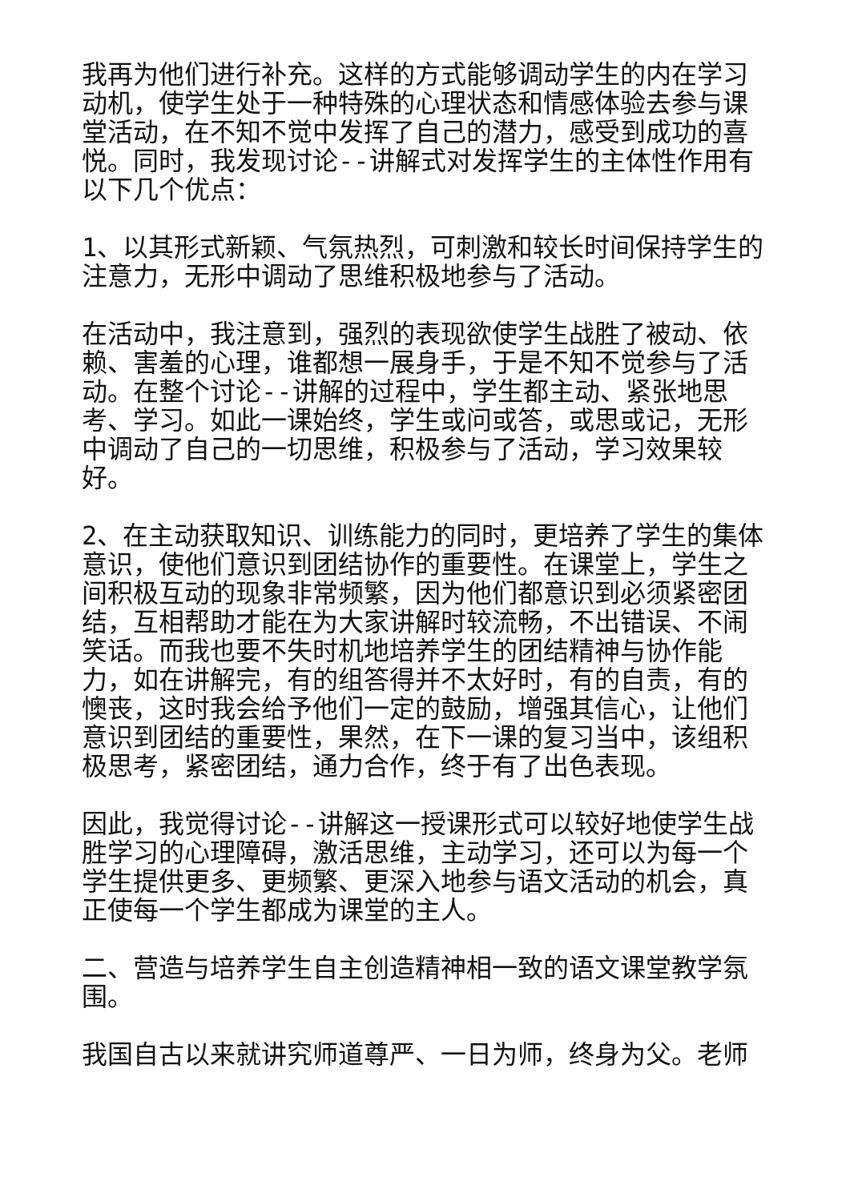我再为他们进行补充。这样的方式能够调动学生的内在学习动机，使学生处于一种特殊的心理状态和情感体验去参与课堂活动，在不知不觉中发挥了自己的潜力，感受到成功的喜悦。同时，我发现讨论--讲解式对发挥学生的主体性作用有以下几个优点：
1、以其形式新颖、气氛热烈，可刺激和较长时间保持学生的注意力，无形中调动了思维积极地参与了活动。
在活动中，我注意到，强烈的表现欲使学生战胜了被动、依赖、害羞的心理，谁都想一展身手，于是不知不觉参与了活动。在整个讨论--讲解的过程中，学生都主动、紧张地思考、学习。如此一课始终，学生或问或答，或思或记，无形中调动了自己的一切思维，积极参与了活动，学习效果较好。
2、在主动获取知识、训练能力的同时，更培养了学生的集体意识，使他们意识到团结协作的重要性。在课堂上，学生之间积极互动的现象非常频繁，因为他们都意识到必须紧密团结，互相帮助才能在为大家讲解时较流畅，不出错误、不闹笑话。而我也要不失时机地培养学生的团结精神与协作能力，如在讲解完，有的组答得并不太好时，有的自责，有的懊丧，这时我会给予他们一定的鼓励，增强其信心，让他们意识到团结的重要性，果然，在下一课的复习当中，该组积极思考，紧密团结，通力合作，终于有了出色表现。
因此，我觉得讨论--讲解这一授课形式可以较好地使学生战胜学习的心理障碍，激活思维，主动学习，还可以为每一个学生提供更多、更频繁、更深入地参与语文活动的机会，真正使每一个学生都成为课堂的主人。
二、营造与培养学生自主创造精神相一致的语文课堂教学氛围。
我国自古以来就讲究师道尊严、一日为师，终身为父。老师